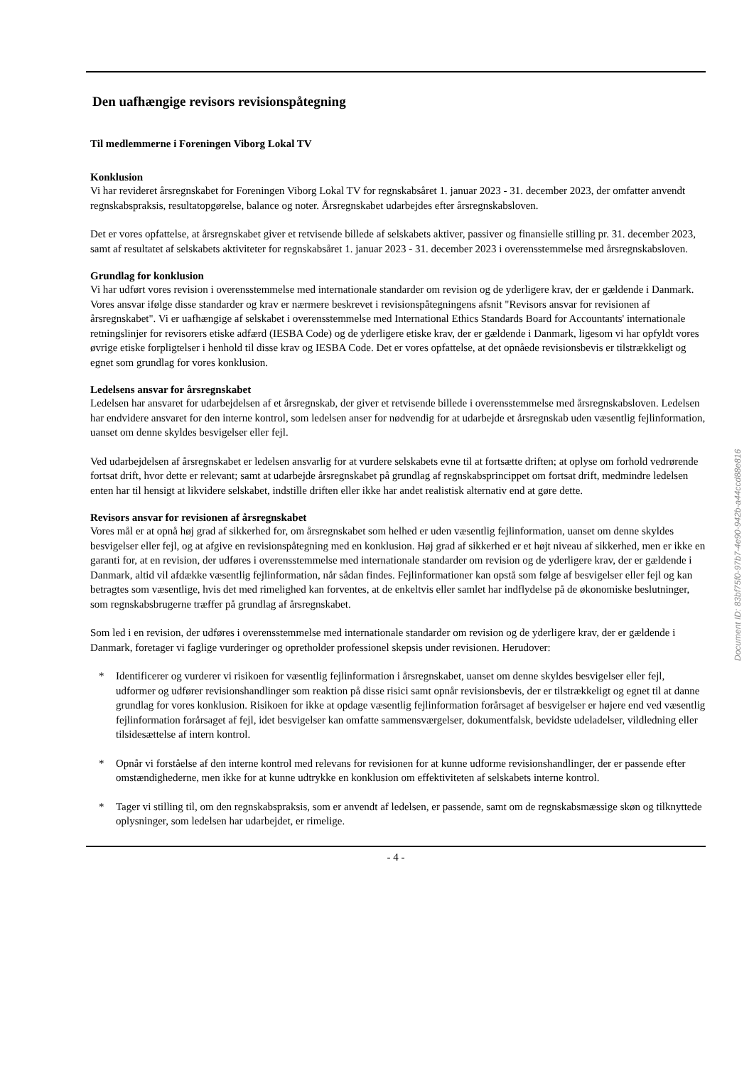Den uafhængige revisors revisionspåtegning
Til medlemmerne i Foreningen Viborg Lokal TV
Konklusion
Vi har revideret årsregnskabet for Foreningen Viborg Lokal TV for regnskabsåret 1. januar 2023 - 31. december 2023, der omfatter anvendt regnskabspraksis, resultatopgørelse, balance og noter. Årsregnskabet udarbejdes efter årsregnskabsloven.
Det er vores opfattelse, at årsregnskabet giver et retvisende billede af selskabets aktiver, passiver og finansielle stilling pr. 31. december 2023, samt af resultatet af selskabets aktiviteter for regnskabsåret 1. januar 2023 - 31. december 2023 i overensstemmelse med årsregnskabsloven.
Grundlag for konklusion
Vi har udført vores revision i overensstemmelse med internationale standarder om revision og de yderligere krav, der er gældende i Danmark. Vores ansvar ifølge disse standarder og krav er nærmere beskrevet i revisionspåtegningens afsnit "Revisors ansvar for revisionen af årsregnskabet". Vi er uafhængige af selskabet i overensstemmelse med International Ethics Standards Board for Accountants' internationale retningslinjer for revisorers etiske adfærd (IESBA Code) og de yderligere etiske krav, der er gældende i Danmark, ligesom vi har opfyldt vores øvrige etiske forpligtelser i henhold til disse krav og IESBA Code. Det er vores opfattelse, at det opnåede revisionsbevis er tilstrækkeligt og egnet som grundlag for vores konklusion.
Ledelsens ansvar for årsregnskabet
Ledelsen har ansvaret for udarbejdelsen af et årsregnskab, der giver et retvisende billede i overensstemmelse med årsregnskabsloven. Ledelsen har endvidere ansvaret for den interne kontrol, som ledelsen anser for nødvendig for at udarbejde et årsregnskab uden væsentlig fejlinformation, uanset om denne skyldes besvigelser eller fejl.
Ved udarbejdelsen af årsregnskabet er ledelsen ansvarlig for at vurdere selskabets evne til at fortsætte driften; at oplyse om forhold vedrørende fortsat drift, hvor dette er relevant; samt at udarbejde årsregnskabet på grundlag af regnskabsprincippet om fortsat drift, medmindre ledelsen enten har til hensigt at likvidere selskabet, indstille driften eller ikke har andet realistisk alternativ end at gøre dette.
Revisors ansvar for revisionen af årsregnskabet
Vores mål er at opnå høj grad af sikkerhed for, om årsregnskabet som helhed er uden væsentlig fejlinformation, uanset om denne skyldes besvigelser eller fejl, og at afgive en revisionspåtegning med en konklusion. Høj grad af sikkerhed er et højt niveau af sikkerhed, men er ikke en garanti for, at en revision, der udføres i overensstemmelse med internationale standarder om revision og de yderligere krav, der er gældende i Danmark, altid vil afdække væsentlig fejlinformation, når sådan findes. Fejlinformationer kan opstå som følge af besvigelser eller fejl og kan betragtes som væsentlige, hvis det med rimelighed kan forventes, at de enkeltvis eller samlet har indflydelse på de økonomiske beslutninger, som regnskabsbrugerne træffer på grundlag af årsregnskabet.
Som led i en revision, der udføres i overensstemmelse med internationale standarder om revision og de yderligere krav, der er gældende i Danmark, foretager vi faglige vurderinger og opretholder professionel skepsis under revisionen. Herudover:
* Identificerer og vurderer vi risikoen for væsentlig fejlinformation i årsregnskabet, uanset om denne skyldes besvigelser eller fejl, udformer og udfører revisionshandlinger som reaktion på disse risici samt opnår revisionsbevis, der er tilstrækkeligt og egnet til at danne grundlag for vores konklusion. Risikoen for ikke at opdage væsentlig fejlinformation forårsaget af besvigelser er højere end ved væsentlig fejlinformation forårsaget af fejl, idet besvigelser kan omfatte sammensværgelser, dokumentfalsk, bevidste udeladelser, vildledning eller tilsidesættelse af intern kontrol.
* Opnår vi forståelse af den interne kontrol med relevans for revisionen for at kunne udforme revisionshandlinger, der er passende efter omstændighederne, men ikke for at kunne udtrykke en konklusion om effektiviteten af selskabets interne kontrol.
* Tager vi stilling til, om den regnskabspraksis, som er anvendt af ledelsen, er passende, samt om de regnskabsmæssige skøn og tilknyttede oplysninger, som ledelsen har udarbejdet, er rimelige.
- 4 -
Document ID: 83bf75f0-97b7-4e90-942b-a44ccd88e816